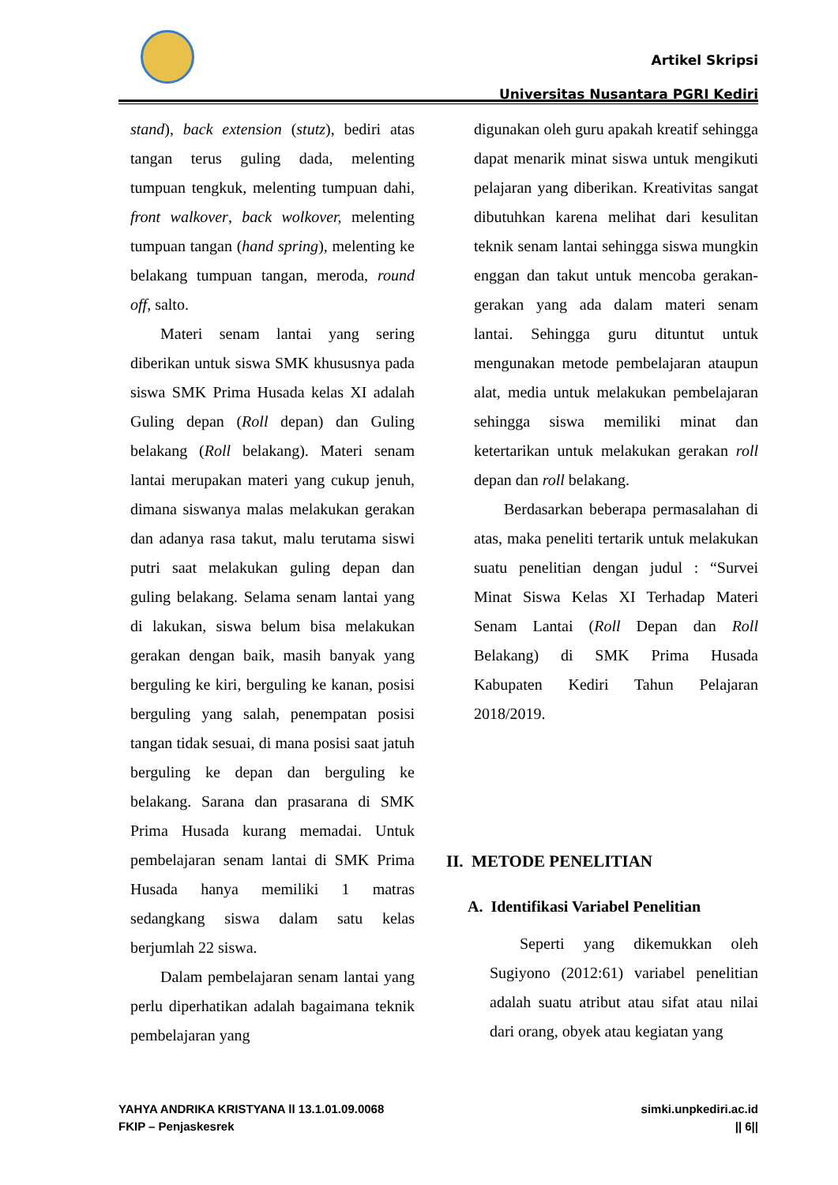Artikel Skripsi
Universitas Nusantara PGRI Kediri
stand), back extension (stutz), bediri atas tangan terus guling dada, melenting tumpuan tengkuk, melenting tumpuan dahi, front walkover, back wolkover, melenting tumpuan tangan (hand spring), melenting ke belakang tumpuan tangan, meroda, round off, salto.
Materi senam lantai yang sering diberikan untuk siswa SMK khususnya pada siswa SMK Prima Husada kelas XI adalah Guling depan (Roll depan) dan Guling belakang (Roll belakang). Materi senam lantai merupakan materi yang cukup jenuh, dimana siswanya malas melakukan gerakan dan adanya rasa takut, malu terutama siswi putri saat melakukan guling depan dan guling belakang. Selama senam lantai yang di lakukan, siswa belum bisa melakukan gerakan dengan baik, masih banyak yang berguling ke kiri, berguling ke kanan, posisi berguling yang salah, penempatan posisi tangan tidak sesuai, di mana posisi saat jatuh berguling ke depan dan berguling ke belakang. Sarana dan prasarana di SMK Prima Husada kurang memadai. Untuk pembelajaran senam lantai di SMK Prima Husada hanya memiliki 1 matras sedangkang siswa dalam satu kelas berjumlah 22 siswa.
Dalam pembelajaran senam lantai yang perlu diperhatikan adalah bagaimana teknik pembelajaran yang
digunakan oleh guru apakah kreatif sehingga dapat menarik minat siswa untuk mengikuti pelajaran yang diberikan. Kreativitas sangat dibutuhkan karena melihat dari kesulitan teknik senam lantai sehingga siswa mungkin enggan dan takut untuk mencoba gerakan-gerakan yang ada dalam materi senam lantai. Sehingga guru dituntut untuk mengunakan metode pembelajaran ataupun alat, media untuk melakukan pembelajaran sehingga siswa memiliki minat dan ketertarikan untuk melakukan gerakan roll depan dan roll belakang.
Berdasarkan beberapa permasalahan di atas, maka peneliti tertarik untuk melakukan suatu penelitian dengan judul : “Survei Minat Siswa Kelas XI Terhadap Materi Senam Lantai (Roll Depan dan Roll Belakang) di SMK Prima Husada Kabupaten Kediri Tahun Pelajaran 2018/2019.
II. METODE PENELITIAN
A. Identifikasi Variabel Penelitian
Seperti yang dikemukkan oleh Sugiyono (2012:61) variabel penelitian adalah suatu atribut atau sifat atau nilai dari orang, obyek atau kegiatan yang
YAHYA ANDRIKA KRISTYANA ll 13.1.01.09.0068
FKIP – Penjaskesrek
simki.unpkediri.ac.id
|| 6||